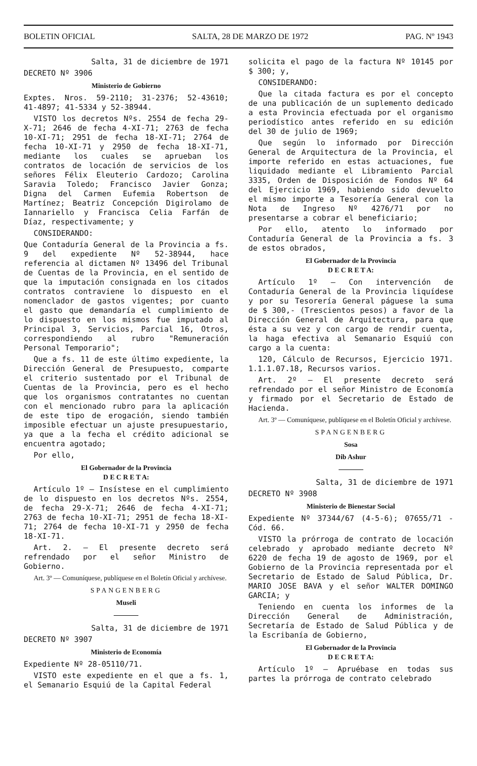BOLETIN OFICIAL SALTA, 28 DE MARZO DE 1972 PAG. Nº 1943
Salta, 31 de diciembre de 1971
DECRETO Nº 3906
Ministerio de Gobierno
Exptes. Nros. 59-2110; 31-2376; 52-43610; 41-4897; 41-5334 y 52-38944.
VISTO los decretos Nºs. 2554 de fecha 29-X-71; 2646 de fecha 4-XI-71; 2763 de fecha 10-XI-71; 2951 de fecha 18-XI-71; 2764 de fecha 10-XI-71 y 2950 de fecha 18-XI-71, mediante los cuales se aprueban los contratos de locación de servicios de los señores Félix Eleuterio Cardozo; Carolina Saravia Toledo; Francisco Javier Gonza; Digna del Carmen Eufemia Robertson de Martínez; Beatriz Concepción Digirolamo de Iannariello y Francisca Celia Farfán de Díaz, respectivamente; y
CONSIDERANDO:
Que Contaduría General de la Provincia a fs. 9 del expediente Nº 52-38944, hace referencia al dictamen Nº 13496 del Tribunal de Cuentas de la Provincia, en el sentido de que la imputación consignada en los citados contratos contraviene lo dispuesto en el nomenclador de gastos vigentes; por cuanto el gasto que demandaría el cumplimiento de lo dispuesto en los mismos fue imputado al Principal 3, Servicios, Parcial 16, Otros, correspondiendo al rubro "Remuneración Personal Temporario";
Que a fs. 11 de este último expediente, la Dirección General de Presupuesto, comparte el criterio sustentado por el Tribunal de Cuentas de la Provincia, pero es el hecho que los organismos contratantes no cuentan con el mencionado rubro para la aplicación de este tipo de erogación, siendo también imposible efectuar un ajuste presupuestario, ya que a la fecha el crédito adicional se encuentra agotado;
Por ello,
El Gobernador de la Provincia
D E C R E T A:
Artículo 1º — Insístese en el cumplimiento de lo dispuesto en los decretos Nºs. 2554, de fecha 29-X-71; 2646 de fecha 4-XI-71; 2763 de fecha 10-XI-71; 2951 de fecha 18-XI-71; 2764 de fecha 10-XI-71 y 2950 de fecha 18-XI-71.
Art. 2. — El presente decreto será refrendado por el señor Ministro de Gobierno.
Art. 3º — Comuníquese, publíquese en el Boletín Oficial y archívese.
SPANGENBERG
Museli
Salta, 31 de diciembre de 1971
DECRETO Nº 3907
Ministerio de Economía
Expediente Nº 28-05110/71.
VISTO este expediente en el que a fs. 1, el Semanario Esquiú de la Capital Federal
solicita el pago de la factura Nº 10145 por $ 300; y,
CONSIDERANDO:
Que la citada factura es por el concepto de una publicación de un suplemento dedicado a esta Provincia efectuada por el organismo periodístico antes referido en su edición del 30 de julio de 1969;
Que según lo informado por Dirección General de Arquitectura de la Provincia, el importe referido en estas actuaciones, fue liquidado mediante el Libramiento Parcial 3335, Orden de Disposición de Fondos Nº 64 del Ejercicio 1969, habiendo sido devuelto el mismo importe a Tesorería General con la Nota de Ingreso Nº 4276/71 por no presentarse a cobrar el beneficiario;
Por ello, atento lo informado por Contaduría General de la Provincia a fs. 3 de estos obrados,
El Gobernador de la Provincia
D E C R E T A:
Artículo 1º — Con intervención de Contaduría General de la Provincia liquídese y por su Tesorería General páguese la suma de $ 300,- (Trescientos pesos) a favor de la Dirección General de Arquitectura, para que ésta a su vez y con cargo de rendir cuenta, la haga efectiva al Semanario Esquiú con cargo a la cuenta:
120, Cálculo de Recursos, Ejercicio 1971. 1.1.1.07.18, Recursos varios.
Art. 2º — El presente decreto será refrendado por el señor Ministro de Economía y firmado por el Secretario de Estado de Hacienda.
Art. 3º — Comuníquese, publíquese en el Boletín Oficial y archívese.
SPANGENBERG
Sosa
Dib Ashur
Salta, 31 de diciembre de 1971
DECRETO Nº 3908
Ministerio de Bienestar Social
Expediente Nº 37344/67 (4-5-6); 07655/71 - Cód. 66.
VISTO la prórroga de contrato de locación celebrado y aprobado mediante decreto Nº 6220 de fecha 19 de agosto de 1969, por el Gobierno de la Provincia representada por el Secretario de Estado de Salud Pública, Dr. MARIO JOSE BAVA y el señor WALTER DOMINGO GARCIA; y
Teniendo en cuenta los informes de la Dirección General de Administración, Secretaría de Estado de Salud Pública y de la Escribanía de Gobierno,
El Gobernador de la Provincia
D E C R E T A:
Artículo 1º — Apruébase en todas sus partes la prórroga de contrato celebrado